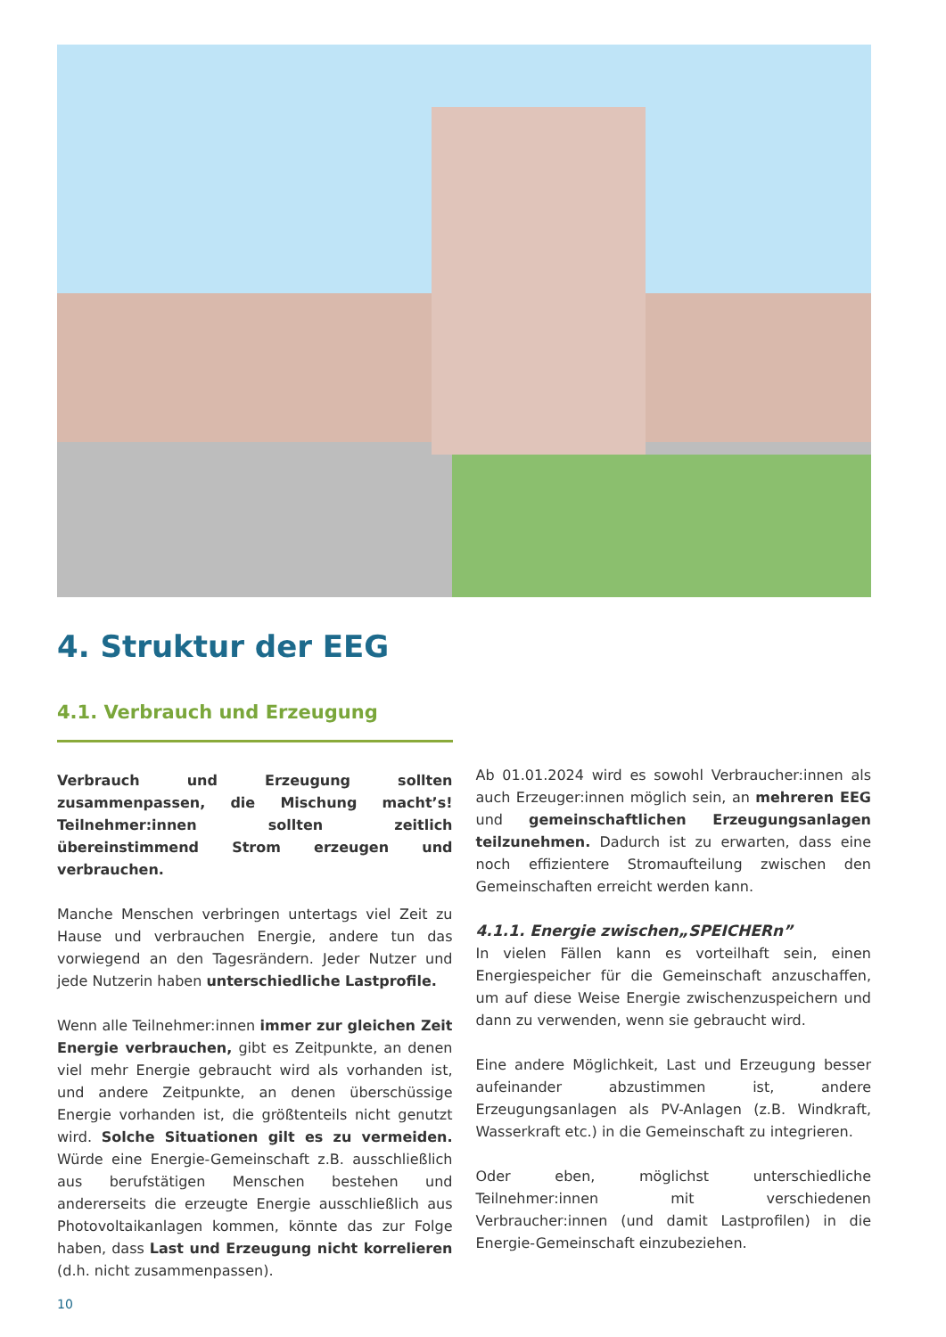4. Struktur der EEG
4.1. Verbrauch und Erzeugung
Verbrauch und Erzeugung sollten zusammenpassen, die Mischung macht’s! Teilnehmer:innen sollten zeitlich übereinstimmend Strom erzeugen und verbrauchen.
Manche Menschen verbringen untertags viel Zeit zu Hause und verbrauchen Energie, andere tun das vorwiegend an den Tagesrändern. Jeder Nutzer und jede Nutzerin haben unterschiedliche Lastprofile.
Wenn alle Teilnehmer:innen immer zur gleichen Zeit Energie verbrauchen, gibt es Zeitpunkte, an denen viel mehr Energie gebraucht wird als vorhanden ist, und andere Zeitpunkte, an denen überschüssige Energie vorhanden ist, die größtenteils nicht genutzt wird. Solche Situationen gilt es zu vermeiden. Würde eine Energie-Gemeinschaft z.B. ausschließlich aus berufstätigen Menschen bestehen und andererseits die erzeugte Energie ausschließlich aus Photovoltaikanlagen kommen, könnte das zur Folge haben, dass Last und Erzeugung nicht korrelieren (d.h. nicht zusammenpassen).
Ab 01.01.2024 wird es sowohl Verbraucher:innen als auch Erzeuger:innen möglich sein, an mehreren EEG und gemeinschaftlichen Erzeugungsanlagen teilzunehmen. Dadurch ist zu erwarten, dass eine noch effizientere Stromaufteilung zwischen den Gemeinschaften erreicht werden kann.
4.1.1. Energie zwischen„SPEICHERn”
In vielen Fällen kann es vorteilhaft sein, einen Energiespeicher für die Gemeinschaft anzuschaffen, um auf diese Weise Energie zwischenzuspeichern und dann zu verwenden, wenn sie gebraucht wird.
Eine andere Möglichkeit, Last und Erzeugung besser aufeinander abzustimmen ist, andere Erzeugungsanlagen als PV-Anlagen (z.B. Windkraft, Wasserkraft etc.) in die Gemeinschaft zu integrieren.
Oder eben, möglichst unterschiedliche Teilnehmer:innen mit verschiedenen Verbraucher:innen (und damit Lastprofilen) in die Energie-Gemeinschaft einzubeziehen.
10